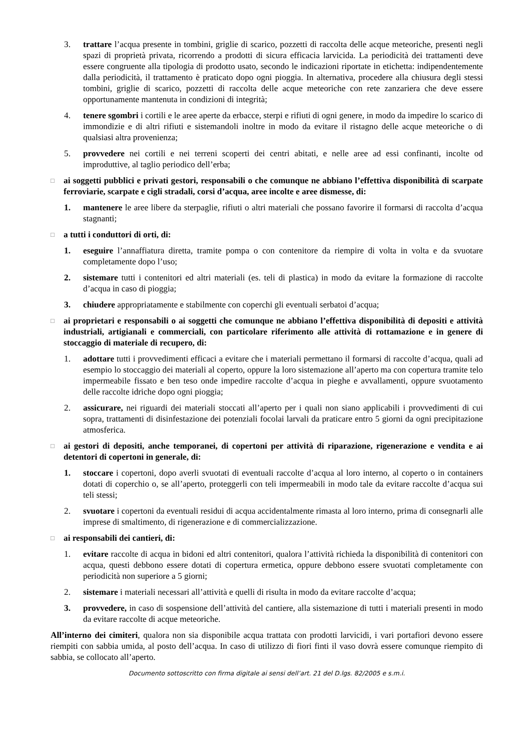3. trattare l’acqua presente in tombini, griglie di scarico, pozzetti di raccolta delle acque meteoriche, presenti negli spazi di proprietà privata, ricorrendo a prodotti di sicura efficacia larvicida. La periodicità dei trattamenti deve essere congruente alla tipologia di prodotto usato, secondo le indicazioni riportate in etichetta: indipendentemente dalla periodicità, il trattamento è praticato dopo ogni pioggia. In alternativa, procedere alla chiusura degli stessi tombini, griglie di scarico, pozzetti di raccolta delle acque meteoriche con rete zanzariera che deve essere opportunamente mantenuta in condizioni di integrità;
4. tenere sgombri i cortili e le aree aperte da erbacce, sterpi e rifiuti di ogni genere, in modo da impedire lo scarico di immondizie e di altri rifiuti e sistemandoli inoltre in modo da evitare il ristagno delle acque meteoriche o di qualsiasi altra provenienza;
5. provvedere nei cortili e nei terreni scoperti dei centri abitati, e nelle aree ad essi confinanti, incolte od improduttive, al taglio periodico dell’erba;
□
ai soggetti pubblici e privati gestori, responsabili o che comunque ne abbiano l’effettiva disponibilità di scarpate ferroviarie, scarpate e cigli stradali, corsi d’acqua, aree incolte e aree dismesse, di:
1. mantenere le aree libere da sterpaglie, rifiuti o altri materiali che possano favorire il formarsi di raccolta d’acqua stagnanti;
□
a tutti i conduttori di orti, di:
1. eseguire l’annaffiatura diretta, tramite pompa o con contenitore da riempire di volta in volta e da svuotare completamente dopo l’uso;
2. sistemare tutti i contenitori ed altri materiali (es. teli di plastica) in modo da evitare la formazione di raccolte d’acqua in caso di pioggia;
3. chiudere appropriatamente e stabilmente con coperchi gli eventuali serbatoi d’acqua;
□
ai proprietari e responsabili o ai soggetti che comunque ne abbiano l’effettiva disponibilità di depositi e attività industriali, artigianali e commerciali, con particolare riferimento alle attività di rottamazione e in genere di stoccaggio di materiale di recupero, di:
1. adottare tutti i provvedimenti efficaci a evitare che i materiali permettano il formarsi di raccolte d’acqua, quali ad esempio lo stoccaggio dei materiali al coperto, oppure la loro sistemazione all’aperto ma con copertura tramite telo impermeabile fissato e ben teso onde impedire raccolte d’acqua in pieghe e avvallamenti, oppure svuotamento delle raccolte idriche dopo ogni pioggia;
2. assicurare, nei riguardi dei materiali stoccati all’aperto per i quali non siano applicabili i provvedimenti di cui sopra, trattamenti di disinfestazione dei potenziali focolai larvali da praticare entro 5 giorni da ogni precipitazione atmosferica.
□
ai gestori di depositi, anche temporanei, di copertoni per attività di riparazione, rigenerazione e vendita e ai detentori di copertoni in generale, di:
1. stoccare i copertoni, dopo averli svuotati di eventuali raccolte d’acqua al loro interno, al coperto o in containers dotati di coperchio o, se all’aperto, proteggerli con teli impermeabili in modo tale da evitare raccolte d’acqua sui teli stessi;
2. svuotare i copertoni da eventuali residui di acqua accidentalmente rimasta al loro interno, prima di consegnarli alle imprese di smaltimento, di rigenerazione e di commercializzazione.
□
ai responsabili dei cantieri, di:
1. evitare raccolte di acqua in bidoni ed altri contenitori, qualora l’attività richieda la disponibilità di contenitori con acqua, questi debbono essere dotati di copertura ermetica, oppure debbono essere svuotati completamente con periodicità non superiore a 5 giorni;
2. sistemare i materiali necessari all’attività e quelli di risulta in modo da evitare raccolte d’acqua;
3. provvedere, in caso di sospensione dell’attività del cantiere, alla sistemazione di tutti i materiali presenti in modo da evitare raccolte di acque meteoriche.
All’interno dei cimiteri, qualora non sia disponibile acqua trattata con prodotti larvicidi, i vari portafiori devono essere riempiti con sabbia umida, al posto dell’acqua. In caso di utilizzo di fiori finti il vaso dovrà essere comunque riempito di sabbia, se collocato all’aperto.
Documento sottoscritto con firma digitale ai sensi dell’art. 21 del D.lgs. 82/2005 e s.m.i.